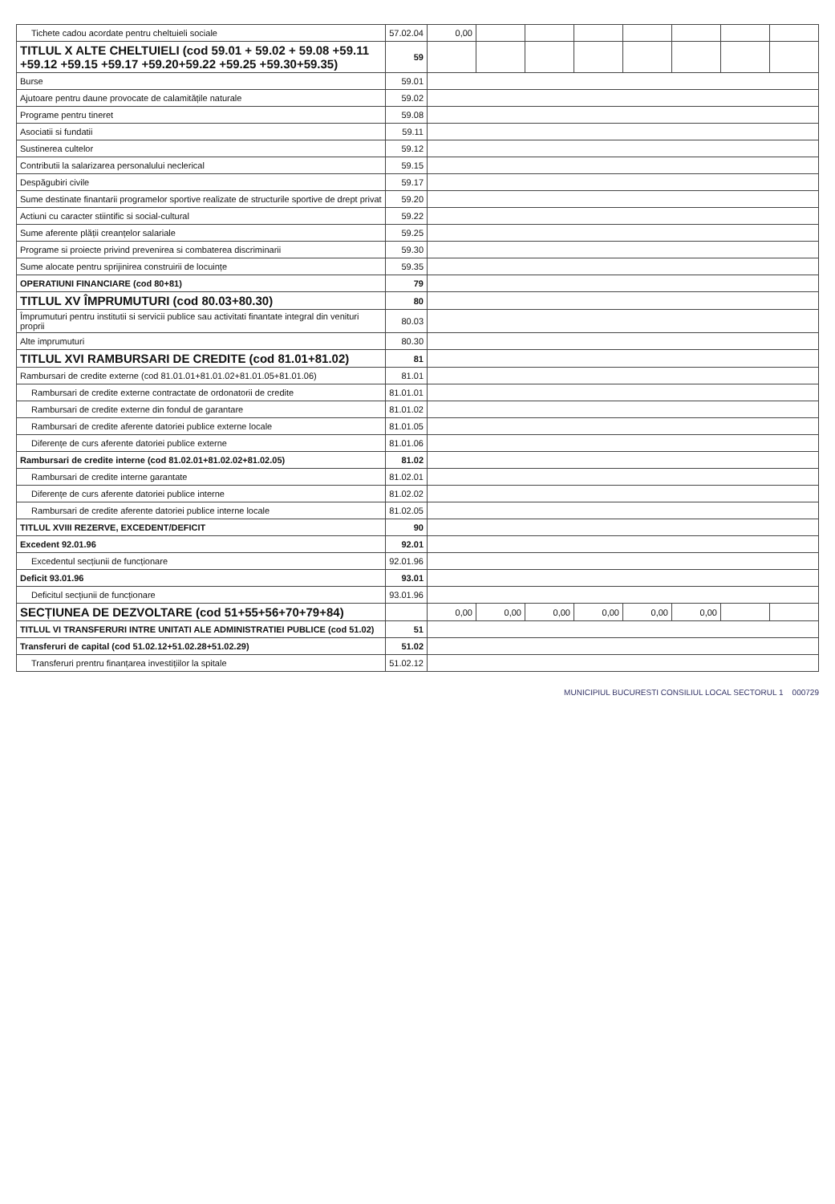| Tichete cadou acordate pentru cheltuieli sociale | 57.02.04 | 0,00 | | | | | | | |
| TITLUL X ALTE CHELTUIELI (cod 59.01 + 59.02 + 59.08 +59.11 +59.12 +59.15 +59.17 +59.20+59.22 +59.25 +59.30+59.35) | 59 | | | | | | | | |
| Burse | 59.01 | | | | | | | | |
| Ajutoare pentru daune provocate de calamitățile naturale | 59.02 | | | | | | | | |
| Programe pentru tineret | 59.08 | | | | | | | | |
| Asociatii si fundatii | 59.11 | | | | | | | | |
| Sustinerea cultelor | 59.12 | | | | | | | | |
| Contributii la salarizarea personalului neclerical | 59.15 | | | | | | | | |
| Despăgubiri civile | 59.17 | | | | | | | | |
| Sume destinate finantarii programelor sportive realizate de structurile sportive de drept privat | 59.20 | | | | | | | | |
| Actiuni cu caracter stiintific si social-cultural | 59.22 | | | | | | | | |
| Sume aferente plății creanțelor salariale | 59.25 | | | | | | | | |
| Programe si proiecte privind prevenirea si combaterea discriminarii | 59.30 | | | | | | | | |
| Sume alocate pentru sprijinirea construirii de locuințe | 59.35 | | | | | | | | |
| OPERATIUNI FINANCIARE (cod 80+81) | 79 | | | | | | | | |
| TITLUL XV ÎMPRUMUTURI (cod 80.03+80.30) | 80 | | | | | | | | |
| Împrumuturi pentru institutii si servicii publice sau activitati finantate integral din venituri proprii | 80.03 | | | | | | | | |
| Alte imprumuturi | 80.30 | | | | | | | | |
| TITLUL XVI RAMBURSARI DE CREDITE (cod 81.01+81.02) | 81 | | | | | | | | |
| Rambursari de credite externe (cod 81.01.01+81.01.02+81.01.05+81.01.06) | 81.01 | | | | | | | | |
| Rambursari de credite externe contractate de ordonatorii de credite | 81.01.01 | | | | | | | | |
| Rambursari de credite externe din fondul de garantare | 81.01.02 | | | | | | | | |
| Rambursari de credite aferente datoriei publice externe locale | 81.01.05 | | | | | | | | |
| Diferențe de curs aferente datoriei publice externe | 81.01.06 | | | | | | | | |
| Rambursari de credite interne (cod 81.02.01+81.02.02+81.02.05) | 81.02 | | | | | | | | |
| Rambursari de credite interne garantate | 81.02.01 | | | | | | | | |
| Diferențe de curs aferente datoriei publice interne | 81.02.02 | | | | | | | | |
| Rambursari de credite aferente datoriei publice interne locale | 81.02.05 | | | | | | | | |
| TITLUL XVIII REZERVE, EXCEDENT/DEFICIT | 90 | | | | | | | | |
| Excedent 92.01.96 | 92.01 | | | | | | | | |
| Excedentul secțiunii de funcționare | 92.01.96 | | | | | | | | |
| Deficit 93.01.96 | 93.01 | | | | | | | | |
| Deficitul secțiunii de funcționare | 93.01.96 | | | | | | | | |
| SECȚIUNEA DE DEZVOLTARE (cod 51+55+56+70+79+84) | | 0,00 | 0,00 | 0,00 | 0,00 | 0,00 | 0,00 | | |
| TITLUL VI TRANSFERURI INTRE UNITATI ALE ADMINISTRATIEI PUBLICE (cod 51.02) | 51 | | | | | | | | |
| Transferuri de capital (cod 51.02.12+51.02.28+51.02.29) | 51.02 | | | | | | | | |
| Transferuri prentru finanțarea investițiilor la spitale | 51.02.12 | | | | | | | | |
MUNICIPIUL BUCURESTI CONSILIUL LOCAL SECTORUL 1 000729